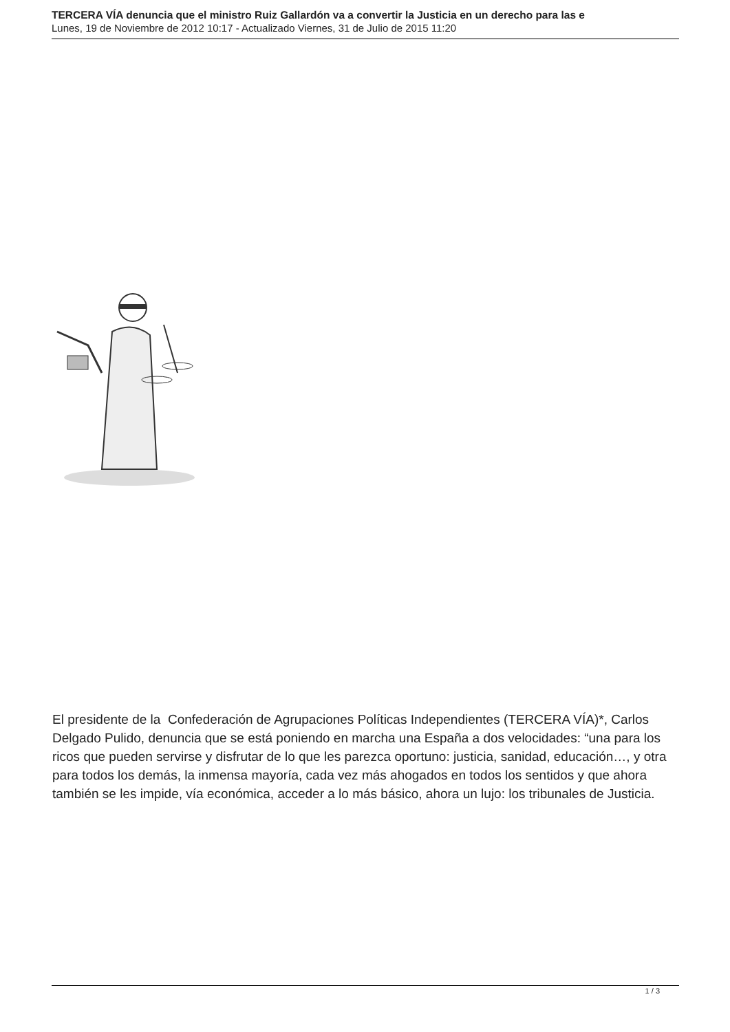TERCERA VÍA denuncia que el ministro Ruiz Gallardón va a convertir la Justicia en un derecho para las e
Lunes, 19 de Noviembre de 2012 10:17 - Actualizado Viernes, 31 de Julio de 2015 11:20
El presidente de la Confederación de Agrupaciones Políticas Independientes (TERCERA VÍA)*, Carlos Delgado Pulido, denuncia que se está poniendo en marcha una España a dos velocidades: “una para los ricos que pueden servirse y disfrutar de lo que les parezca oportuno: justicia, sanidad, educación…, y otra para todos los demás, la inmensa mayoría, cada vez más ahogados en todos los sentidos y que ahora también se les impide, vía económica, acceder a lo más básico, ahora un lujo: los tribunales de Justicia.
1 / 3